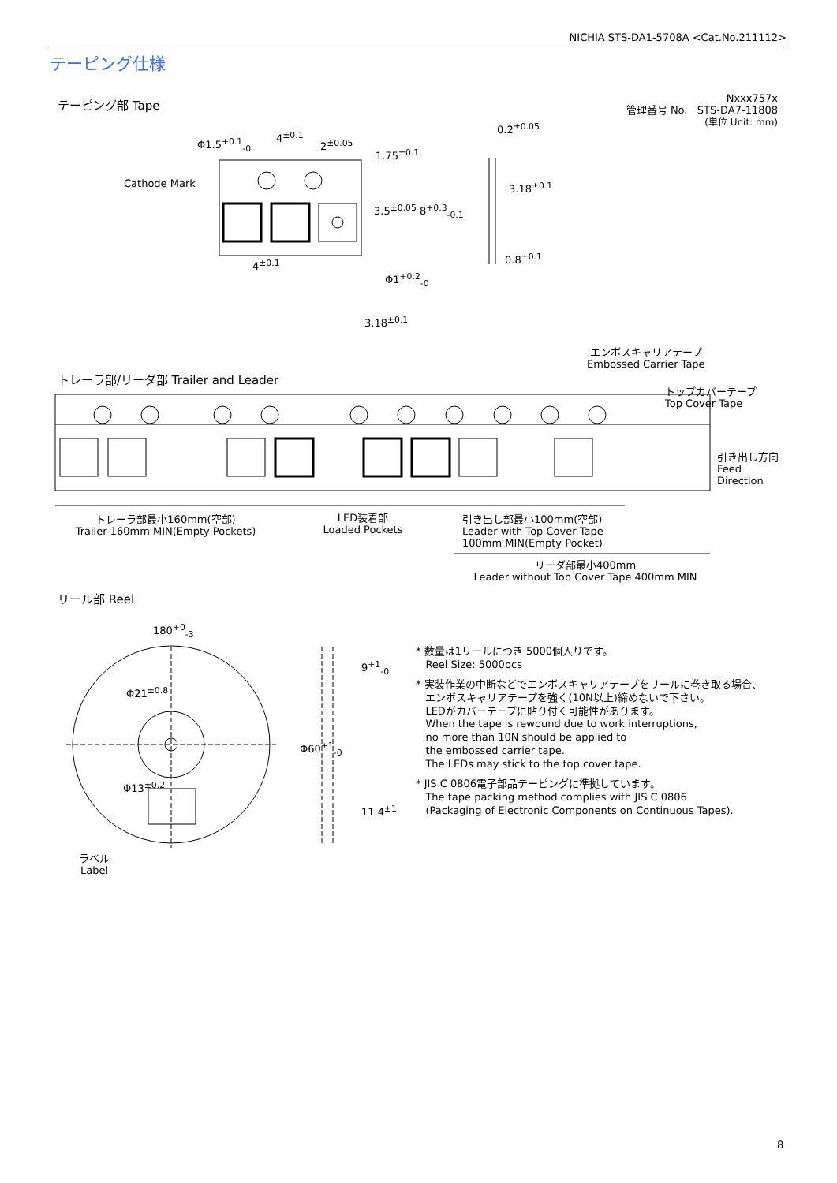NICHIA STS-DA1-5708A <Cat.No.211112>
テーピング仕様
テーピング部 Tape
Nxxx757x
管理番号 No. STS-DA7-11808
(単位 Unit: mm)
Cathode Mark
Φ1.5<sup>+0.1</sup><sub>-0</sub>
4<sup>±0.1</sup>
2<sup>±0.05</sup>
0.2<sup>±0.05</sup>
0.8<sup>±0.1</sup>
4<sup>±0.1</sup>
Φ1<sup>+0.2</sup><sub>-0</sub>
3.18<sup>±0.1</sup>
1.75<sup>±0.1</sup>
3.5<sup>±0.05</sup> 8<sup>+0.3</sup><sub>-0.1</sub>
3.18<sup>±0.1</sup>
トレーラ部/リーダ部 Trailer and Leader
エンボスキャリアテープ
Embossed Carrier Tape
トップカバーテープ
Top Cover Tape
引き出し方向
Feed
Direction
トレーラ部最小160mm(空部)
Trailer 160mm MIN(Empty Pockets)
LED装着部
Loaded Pockets
引き出し部最小100mm(空部)
Leader with Top Cover Tape
100mm MIN(Empty Pocket)
リーダ部最小400mm
Leader without Top Cover Tape 400mm MIN
リール部 Reel
180<sup>+0</sup><sub>-3</sub>
Φ21<sup>±0.8</sup>
Φ13<sup>±0.2</sup>
9<sup>+1</sup><sub>-0</sub>
Φ60<sup>+1</sup><sub>-0</sub>
11.4<sup>±1</sup>
ラベル
Label
* 数量は1リールにつき 5000個入りです。
Reel Size: 5000pcs
* 実装作業の中断などでエンボスキャリアテープをリールに巻き取る場合、
エンボスキャリアテープを強く(10N以上)締めないで下さい。
LEDがカバーテープに貼り付く可能性があります。
When the tape is rewound due to work interruptions,
no more than 10N should be applied to
the embossed carrier tape.
The LEDs may stick to the top cover tape.
* JIS C 0806電子部品テーピングに準拠しています。
The tape packing method complies with JIS C 0806
(Packaging of Electronic Components on Continuous Tapes).
8